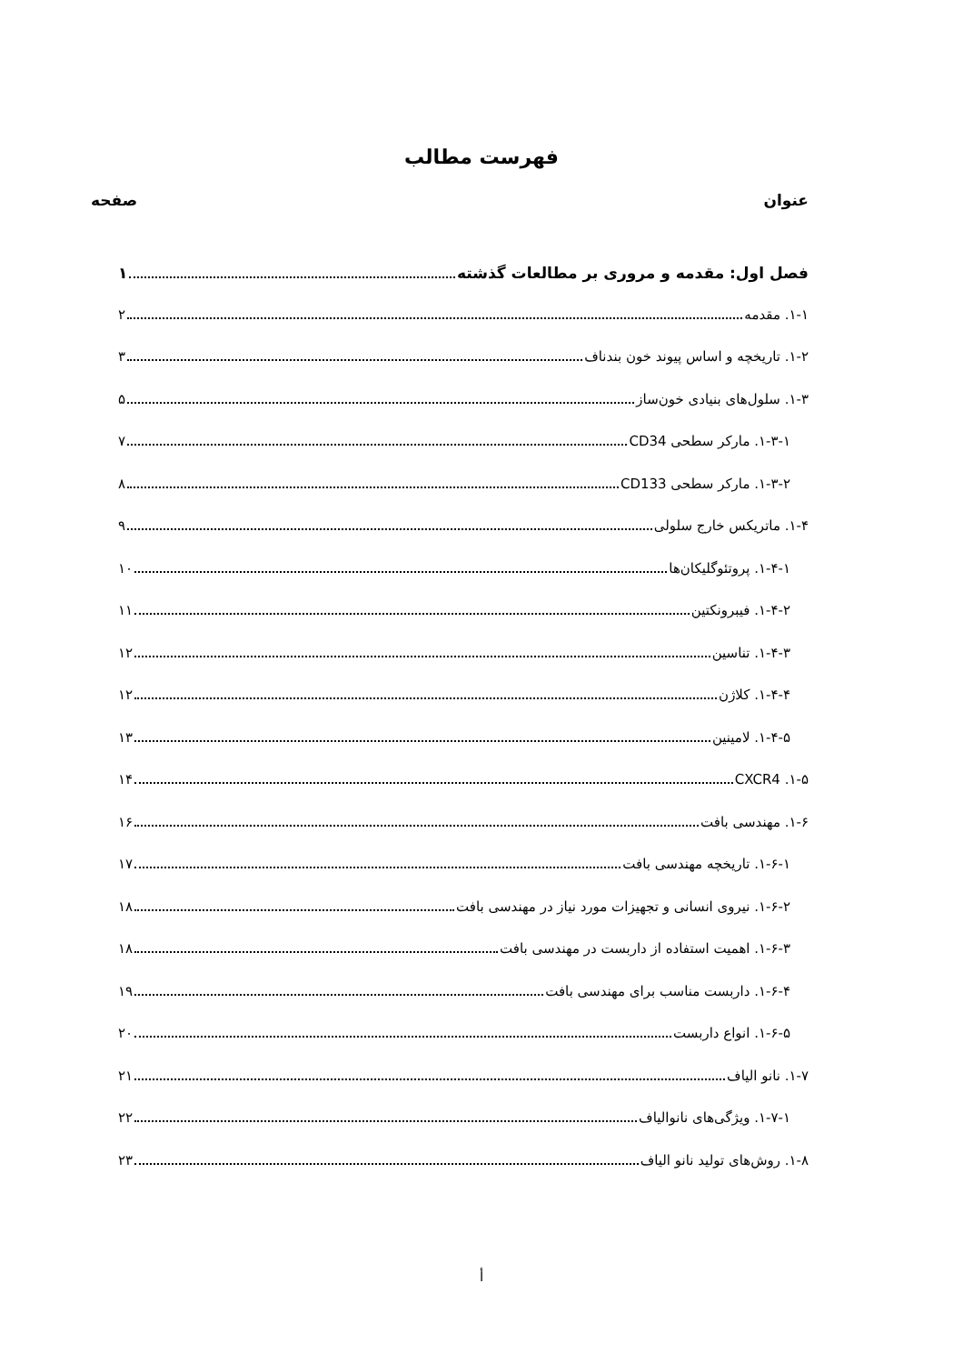فهرست مطالب
عنوان صفحه
فصل اول: مقدمه و مروری بر مطالعات گذشته ۱
۱-۱. مقدمه ۲
۱-۲. تاریخچه و اساس پیوند خون بندناف ۳
۱-۳. سلول‌های بنیادی خون‌ساز ۵
۱-۳-۱. مارکر سطحی CD34 ۷
۱-۳-۲. مارکر سطحی CD133 ۸
۱-۴. ماتریکس خارج سلولی ۹
۱-۴-۱. پروتئوگلیکان‌ها ۱۰
۱-۴-۲. فیبرونکتین ۱۱
۱-۴-۳. تناسین ۱۲
۱-۴-۴. کلاژن ۱۲
۱-۴-۵. لامینین ۱۳
۱-۵. CXCR4 ۱۴
۱-۶. مهندسی بافت ۱۶
۱-۶-۱. تاریخچه مهندسی بافت ۱۷
۱-۶-۲. نیروی انسانی و تجهیزات مورد نیاز در مهندسی بافت ۱۸
۱-۶-۳. اهمیت استفاده از داربست در مهندسی بافت ۱۸
۱-۶-۴. داربست مناسب برای مهندسی بافت ۱۹
۱-۶-۵. انواع داربست ۲۰
۱-۷. نانو الیاف ۲۱
۱-۷-۱. ویژگی‌های نانوالیاف ۲۲
۱-۸. روش‌های تولید نانو الیاف ۲۳
أ